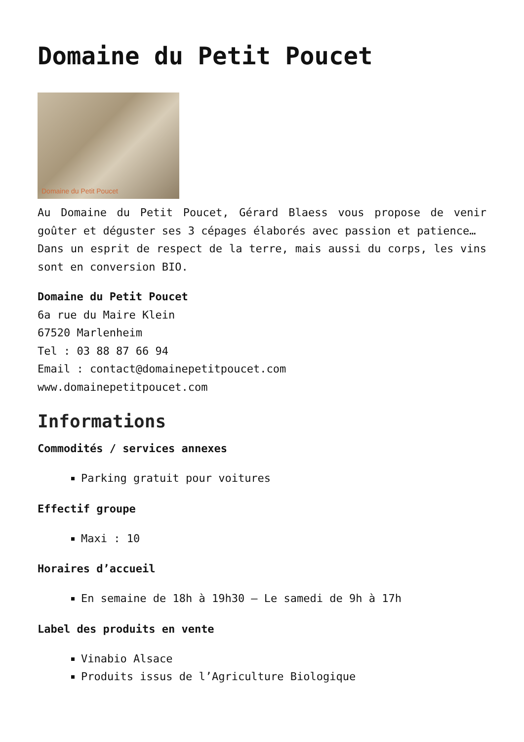Domaine du Petit Poucet
Domaine du Petit Poucet
Au Domaine du Petit Poucet, Gérard Blaess vous propose de venir goûter et déguster ses 3 cépages élaborés avec passion et patience…
Dans un esprit de respect de la terre, mais aussi du corps, les vins sont en conversion BIO.
Domaine du Petit Poucet
6a rue du Maire Klein
67520 Marlenheim
Tel : 03 88 87 66 94
Email : contact@domainepetitpoucet.com
www.domainepetitpoucet.com
Informations
Commodités / services annexes
Parking gratuit pour voitures
Effectif groupe
Maxi : 10
Horaires d’accueil
En semaine de 18h à 19h30 – Le samedi de 9h à 17h
Label des produits en vente
Vinabio Alsace
Produits issus de l’Agriculture Biologique